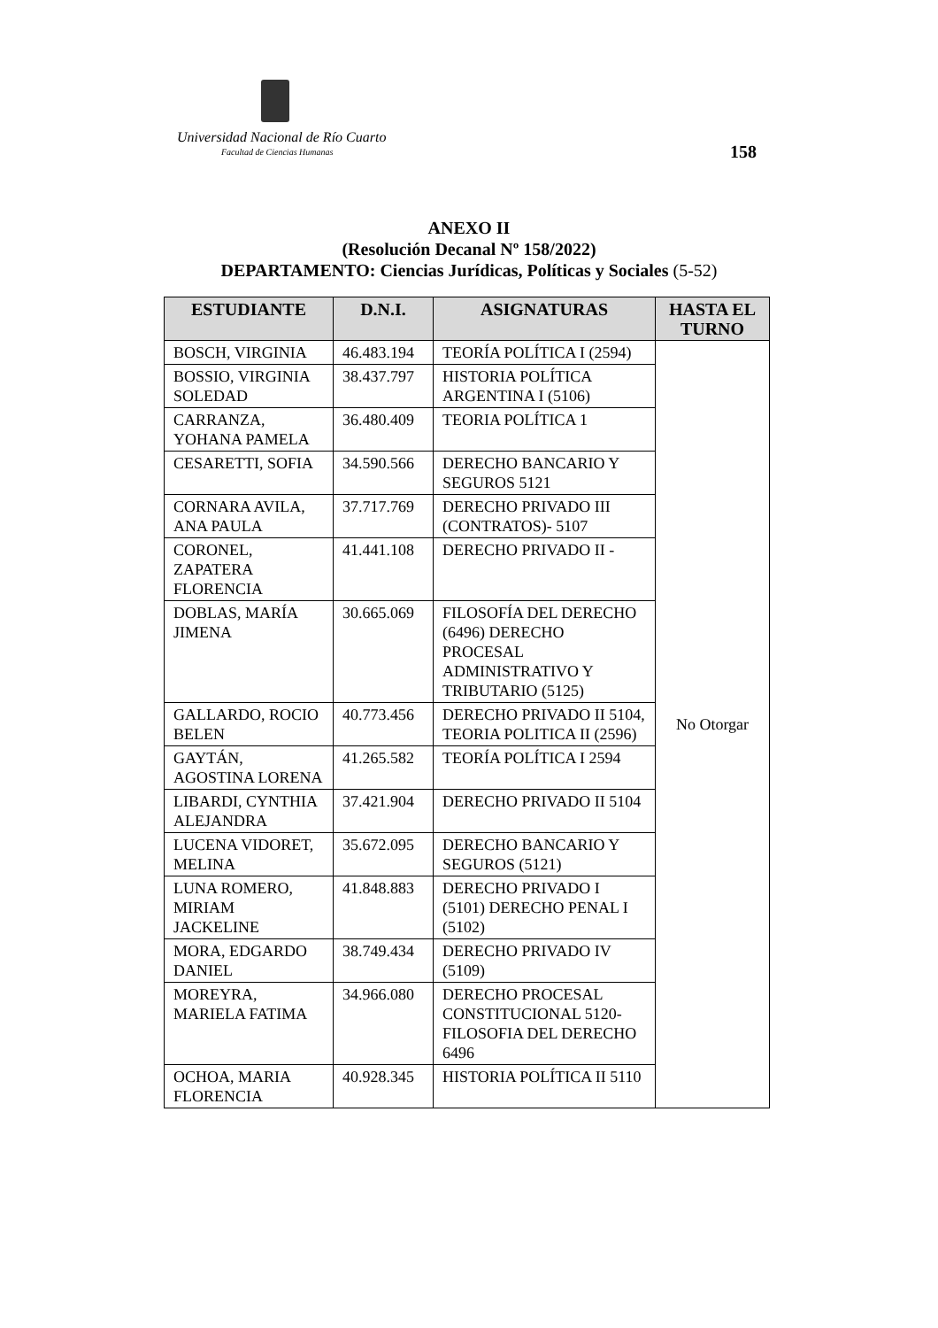Universidad Nacional de Río Cuarto
Facultad de Ciencias Humanas 158
ANEXO II
(Resolución Decanal Nº 158/2022)
DEPARTAMENTO: Ciencias Jurídicas, Políticas y Sociales (5-52)
| ESTUDIANTE | D.N.I. | ASIGNATURAS | HASTA EL TURNO |
| --- | --- | --- | --- |
| BOSCH, VIRGINIA | 46.483.194 | TEORÍA POLÍTICA I (2594) | No Otorgar |
| BOSSIO, VIRGINIA SOLEDAD | 38.437.797 | HISTORIA POLÍTICA ARGENTINA I (5106) | |
| CARRANZA, YOHANA PAMELA | 36.480.409 | TEORIA POLÍTICA 1 | |
| CESARETTI, SOFIA | 34.590.566 | DERECHO BANCARIO Y SEGUROS 5121 | |
| CORNARA AVILA, ANA PAULA | 37.717.769 | DERECHO PRIVADO III (CONTRATOS)- 5107 | |
| CORONEL, ZAPATERA FLORENCIA | 41.441.108 | DERECHO PRIVADO II - | |
| DOBLAS, MARÍA JIMENA | 30.665.069 | FILOSOFÍA DEL DERECHO (6496) DERECHO PROCESAL ADMINISTRATIVO Y TRIBUTARIO (5125) | |
| GALLARDO, ROCIO BELEN | 40.773.456 | DERECHO PRIVADO II 5104, TEORIA POLITICA II (2596) | |
| GAYTÁN, AGOSTINA LORENA | 41.265.582 | TEORÍA POLÍTICA I 2594 | |
| LIBARDI, CYNTHIA ALEJANDRA | 37.421.904 | DERECHO PRIVADO II 5104 | |
| LUCENA VIDORET, MELINA | 35.672.095 | DERECHO BANCARIO Y SEGUROS (5121) | |
| LUNA ROMERO, MIRIAM JACKELINE | 41.848.883 | DERECHO PRIVADO I (5101) DERECHO PENAL I (5102) | |
| MORA, EDGARDO DANIEL | 38.749.434 | DERECHO PRIVADO IV (5109) | |
| MOREYRA, MARIELA FATIMA | 34.966.080 | DERECHO PROCESAL CONSTITUCIONAL 5120- FILOSOFIA DEL DERECHO 6496 | |
| OCHOA, MARIA FLORENCIA | 40.928.345 | HISTORIA POLÍTICA II 5110 | |